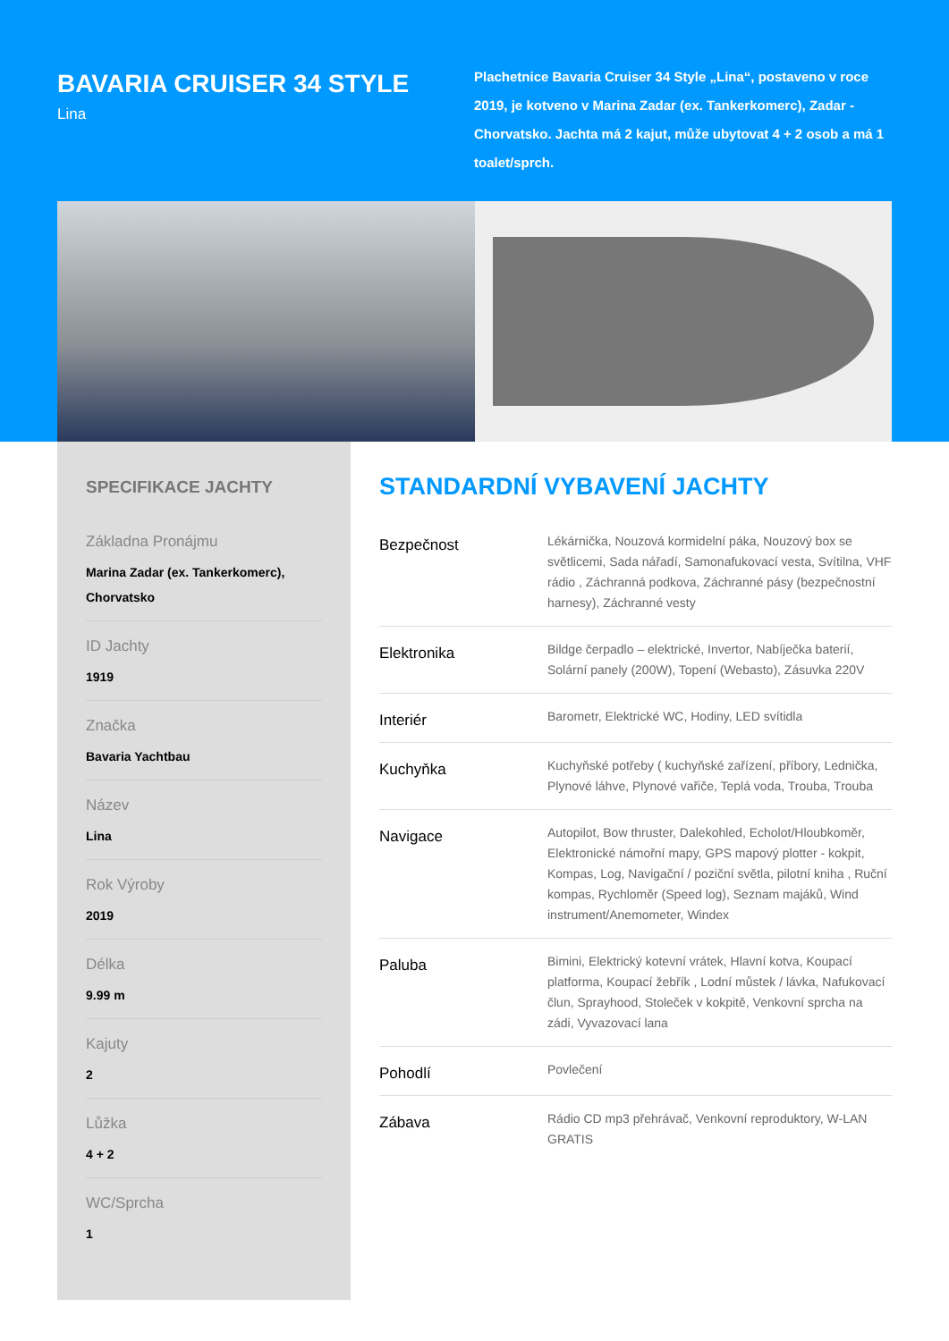BAVARIA CRUISER 34 STYLE
Lina
Plachetnice Bavaria Cruiser 34 Style „Lina“, postaveno v roce 2019, je kotveno v Marina Zadar (ex. Tankerkomerc), Zadar - Chorvatsko. Jachta má 2 kajut, může ubytovat 4 + 2 osob a má 1 toalet/sprch.
SPECIFIKACE JACHTY
Základna Pronájmu
Marina Zadar (ex. Tankerkomerc), Chorvatsko
ID Jachty
1919
Značka
Bavaria Yachtbau
Název
Lina
Rok Výroby
2019
Délka
9.99 m
Kajuty
2
Lůžka
4 + 2
WC/Sprcha
1
STANDARDNÍ VYBAVENÍ JACHTY
| Bezpečnost | Lékárnička, Nouzová kormidelní páka, Nouzový box se světlicemi, Sada nářadí, Samonafukovací vesta, Svítilna, VHF rádio , Záchranná podkova, Záchranné pásy (bezpečnostní harnesy), Záchranné vesty |
| Elektronika | Bildge čerpadlo – elektrické, Invertor, Nabíječka baterií, Solární panely (200W), Topení (Webasto), Zásuvka 220V |
| Interiér | Barometr, Elektrické WC, Hodiny, LED svítidla |
| Kuchyňka | Kuchyňské potřeby ( kuchyňské zařízení, příbory, Lednička, Plynové láhve, Plynové vařiče, Teplá voda, Trouba, Trouba |
| Navigace | Autopilot, Bow thruster, Dalekohled, Echolot/Hloubkoměr, Elektronické námořní mapy, GPS mapový plotter - kokpit, Kompas, Log, Navigační / poziční světla, pilotní kniha , Ruční kompas, Rychloměr (Speed log), Seznam majáků, Wind instrument/Anemometer, Windex |
| Paluba | Bimini, Elektrický kotevní vrátek, Hlavní kotva, Koupací platforma, Koupací žebřík , Lodní můstek / lávka, Nafukovací člun, Sprayhood, Stoleček v kokpitě, Venkovní sprcha na zádi, Vyvazovací lana |
| Pohodlí | Povlečení |
| Zábava | Rádio CD mp3 přehrávač, Venkovní reproduktory, W-LAN GRATIS |